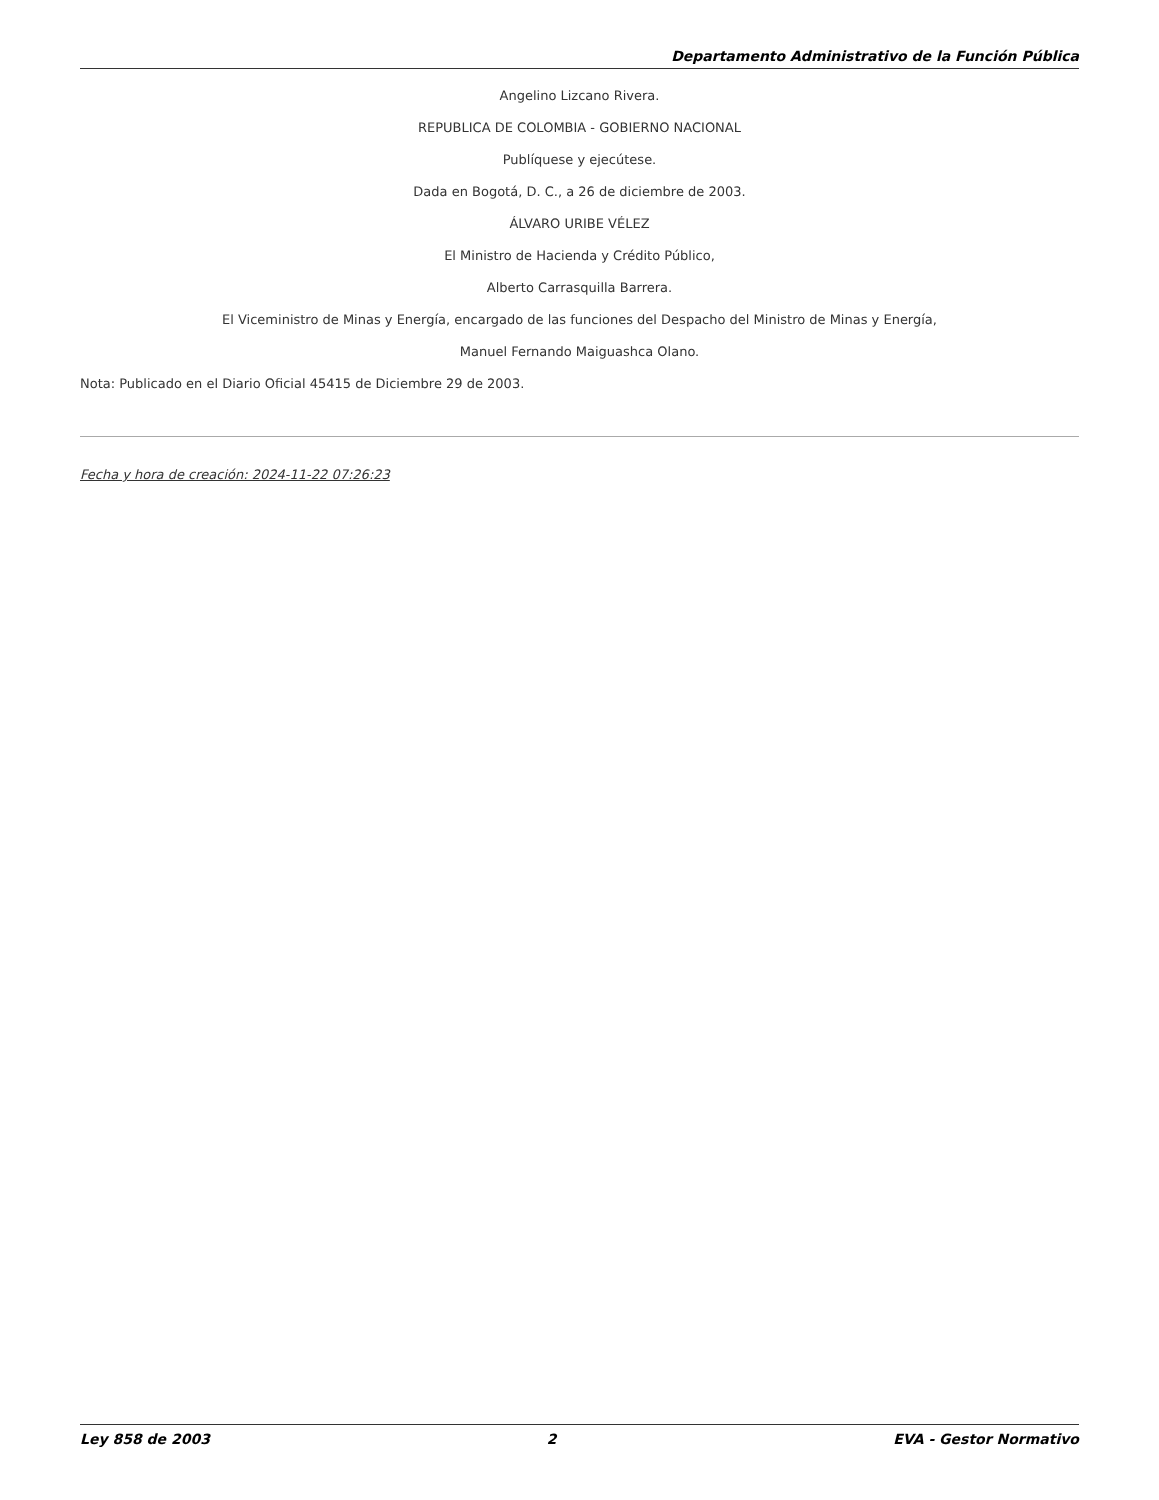Departamento Administrativo de la Función Pública
Angelino Lizcano Rivera.
REPUBLICA DE COLOMBIA - GOBIERNO NACIONAL
Publíquese y ejecútese.
Dada en Bogotá, D. C., a 26 de diciembre de 2003.
ÁLVARO URIBE VÉLEZ
El Ministro de Hacienda y Crédito Público,
Alberto Carrasquilla Barrera.
El Viceministro de Minas y Energía, encargado de las funciones del Despacho del Ministro de Minas y Energía,
Manuel Fernando Maiguashca Olano.
Nota: Publicado en el Diario Oficial 45415 de Diciembre 29 de 2003.
Fecha y hora de creación: 2024-11-22 07:26:23
Ley 858 de 2003 2 EVA - Gestor Normativo